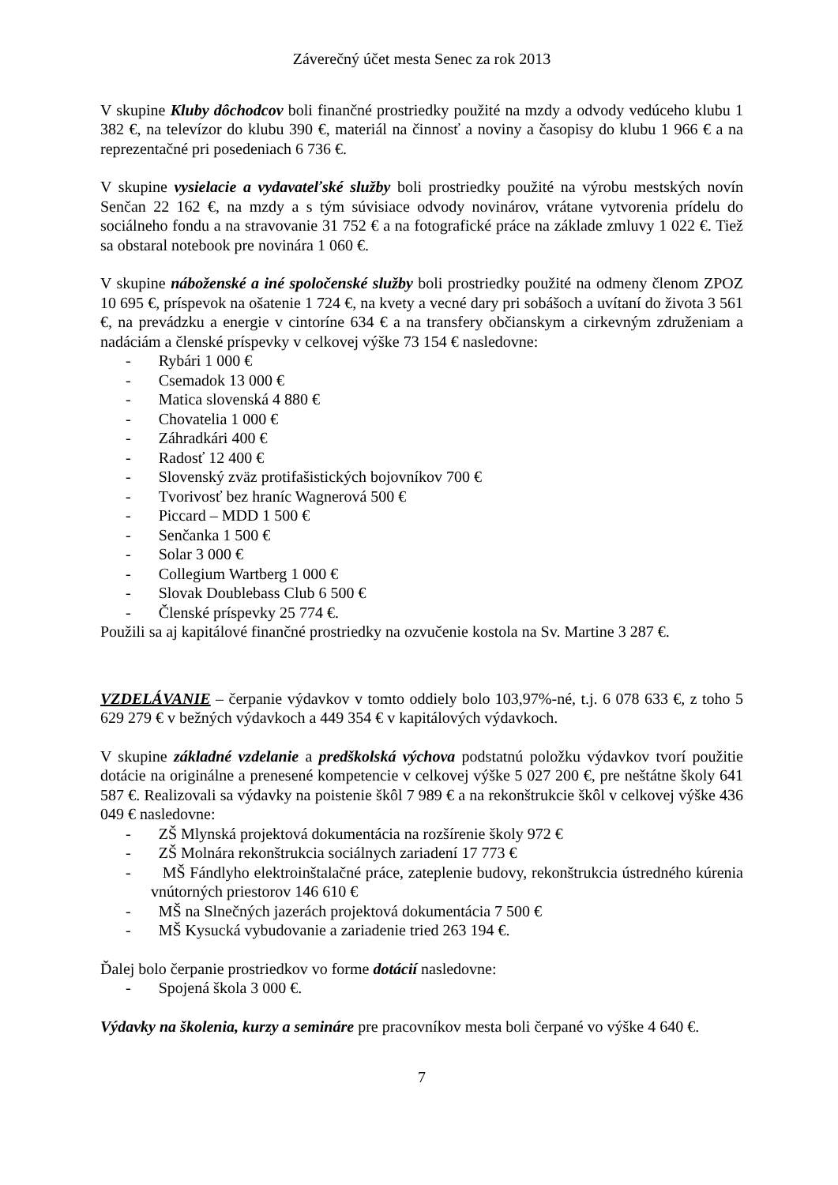Záverečný účet mesta Senec za rok 2013
V skupine Kluby dôchodcov boli finančné prostriedky použité na mzdy a odvody vedúceho klubu 1 382 €, na televízor do klubu 390 €, materiál na činnosť a noviny a časopisy do klubu 1 966 € a na reprezentačné pri posedeniach 6 736 €.
V skupine vysielacie a vydavateľské služby boli prostriedky použité na výrobu mestských novín Senčan 22 162 €, na mzdy a s tým súvisiace odvody novinárov, vrátane vytvorenia prídelu do sociálneho fondu a na stravovanie 31 752 € a na fotografické práce na základe zmluvy 1 022 €. Tiež sa obstaral notebook pre novinára 1 060 €.
V skupine náboženské a iné spoločenské služby boli prostriedky použité na odmeny členom ZPOZ 10 695 €, príspevok na ošatenie 1 724 €, na kvety a vecné dary pri sobášoch a uvítaní do života 3 561 €, na prevádzku a energie v cintoríne 634 € a na transfery občianskym a cirkevným združeniam a nadáciám a členské príspevky v celkovej výške 73 154 € nasledovne:
- Rybári 1 000 €
- Csemadok 13 000 €
- Matica slovenská 4 880 €
- Chovatelia 1 000 €
- Záhradkári 400 €
- Radosť 12 400 €
- Slovenský zväz protifašistických bojovníkov 700 €
- Tvorivosť bez hraníc Wagnerová 500 €
- Piccard – MDD 1 500 €
- Senčanka 1 500 €
- Solar 3 000 €
- Collegium Wartberg 1 000 €
- Slovak Doublebass Club 6 500 €
- Členské príspevky 25 774 €.
Použili sa aj kapitálové finančné prostriedky na ozvučenie kostola na Sv. Martine 3 287 €.
VZDELÁVANIE – čerpanie výdavkov v tomto oddiely bolo 103,97%-né, t.j. 6 078 633 €, z toho 5 629 279 € v bežných výdavkoch a 449 354 € v kapitálových výdavkoch.
V skupine základné vzdelanie a predškolská výchova podstatnú položku výdavkov tvorí použitie dotácie na originálne a prenesené kompetencie v celkovej výške 5 027 200 €, pre neštátne školy 641 587 €. Realizovali sa výdavky na poistenie škôl 7 989 € a na rekonštrukcie škôl v celkovej výške 436 049 € nasledovne:
- ZŠ Mlynská projektová dokumentácia na rozšírenie školy 972 €
- ZŠ Molnára rekonštrukcia sociálnych zariadení 17 773 €
- MŠ Fándlyho elektroinštalačné práce, zateplenie budovy, rekonštrukcia ústredného kúrenia vnútorných priestorov 146 610 €
- MŠ na Slnečných jazerách projektová dokumentácia 7 500 €
- MŠ Kysucká vybudovanie a zariadenie tried 263 194 €.
Ďalej bolo čerpanie prostriedkov vo forme dotácií nasledovne:
- Spojená škola 3 000 €.
Výdavky na školenia, kurzy a semináre pre pracovníkov mesta boli čerpané vo výške 4 640 €.
7